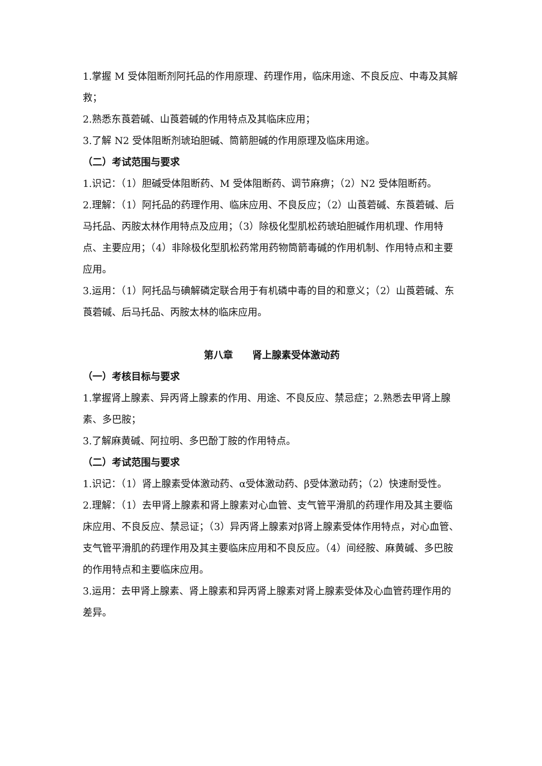1.掌握 M 受体阻断剂阿托品的作用原理、药理作用，临床用途、不良反应、中毒及其解救；
2.熟悉东莨菪碱、山莨菪碱的作用特点及其临床应用；
3.了解 N2 受体阻断剂琥珀胆碱、筒箭胆碱的作用原理及临床用途。
（二）考试范围与要求
1.识记：（1）胆碱受体阻断药、M 受体阻断药、调节麻痹；（2）N2 受体阻断药。
2.理解：（1）阿托品的药理作用、临床应用、不良反应；（2）山莨菪碱、东莨菪碱、后马托品、丙胺太林作用特点及应用；（3）除极化型肌松药琥珀胆碱作用机理、作用特点、主要应用；（4）非除极化型肌松药常用药物筒箭毒碱的作用机制、作用特点和主要应用。
3.运用：（1）阿托品与碘解磷定联合用于有机磷中毒的目的和意义；（2）山莨菪碱、东莨菪碱、后马托品、丙胺太林的临床应用。
第八章　　肾上腺素受体激动药
（一）考核目标与要求
1.掌握肾上腺素、异丙肾上腺素的作用、用途、不良反应、禁忌症；2.熟悉去甲肾上腺素、多巴胺；
3.了解麻黄碱、阿拉明、多巴酚丁胺的作用特点。
（二）考试范围与要求
1.识记：（1）肾上腺素受体激动药、α受体激动药、β受体激动药；（2）快速耐受性。
2.理解：（1）去甲肾上腺素和肾上腺素对心血管、支气管平滑肌的药理作用及其主要临床应用、不良反应、禁忌证；（3）异丙肾上腺素对β肾上腺素受体作用特点，对心血管、支气管平滑肌的药理作用及其主要临床应用和不良反应。（4）间经胺、麻黄碱、多巴胺的作用特点和主要临床应用。
3.运用：去甲肾上腺素、肾上腺素和异丙肾上腺素对肾上腺素受体及心血管药理作用的差异。